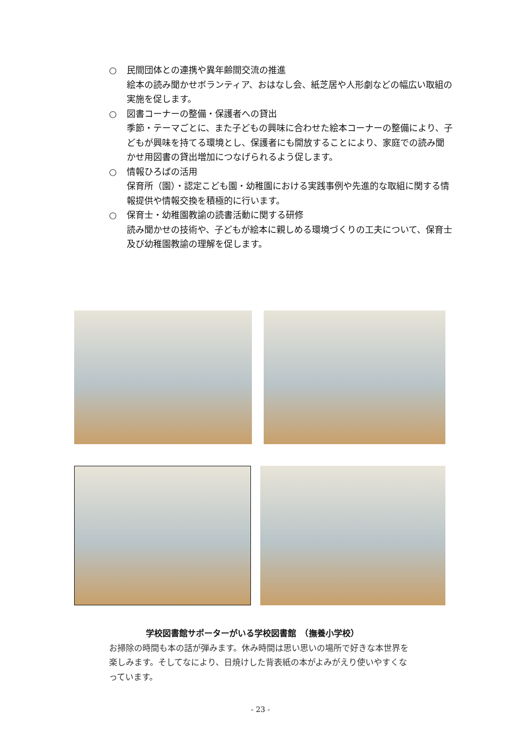○ 民間団体との連携や異年齢間交流の推進
絵本の読み聞かせボランティア、おはなし会、紙芝居や人形劇などの幅広い取組の実施を促します。
○ 図書コーナーの整備・保護者への貸出
季節・テーマごとに、また子どもの興味に合わせた絵本コーナーの整備により、子どもが興味を持てる環境とし、保護者にも開放することにより、家庭での読み聞かせ用図書の貸出増加につなげられるよう促します。
○ 情報ひろばの活用
保育所（園）・認定こども園・幼稚園における実践事例や先進的な取組に関する情報提供や情報交換を積極的に行います。
○ 保育士・幼稚園教諭の読書活動に関する研修
読み聞かせの技術や、子どもが絵本に親しめる環境づくりの工夫について、保育士及び幼稚園教諭の理解を促します。
学校図書館サポーターがいる学校図書館　（撫養小学校）
お掃除の時間も本の話が弾みます。休み時間は思い思いの場所で好きな本世界を楽しみます。そしてなにより、日焼けした背表紙の本がよみがえり使いやすくなっています。
- 23 -